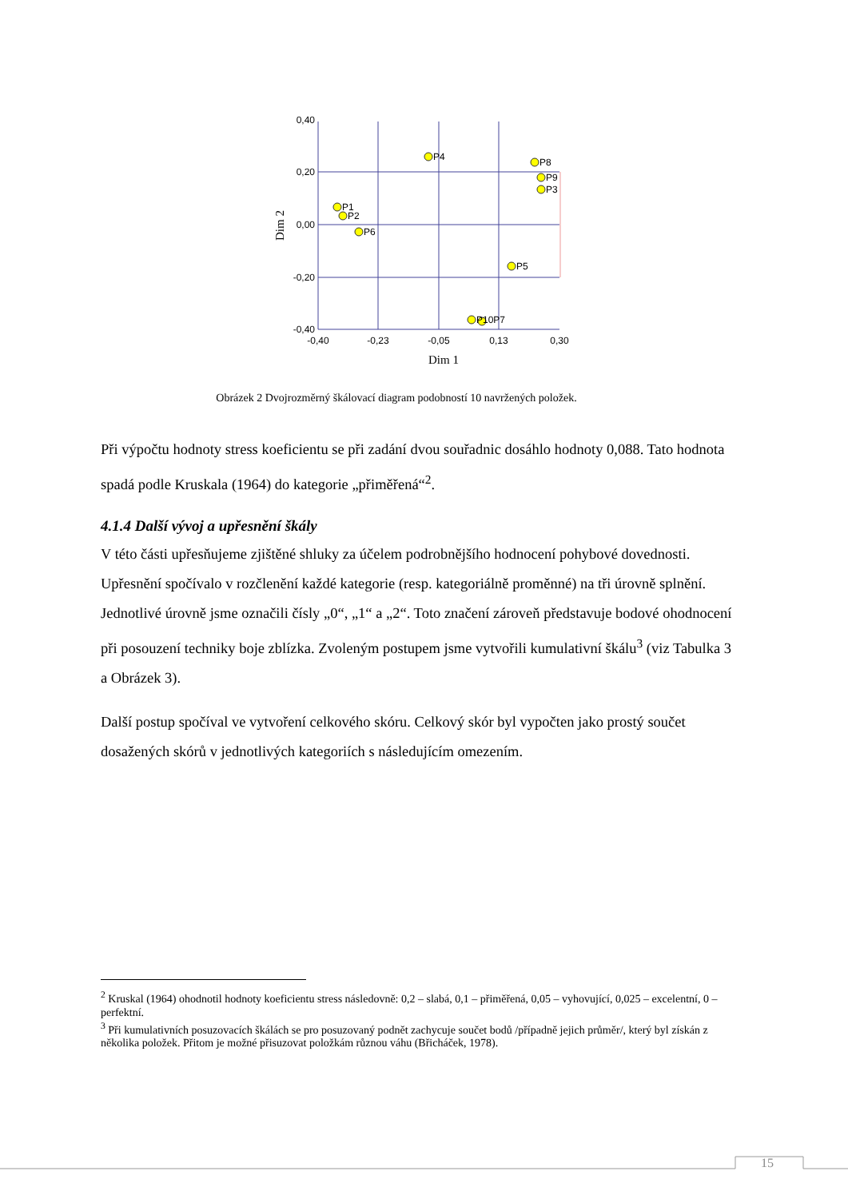0,40
0,20
0,00
-0,20
-0,40
-0,40
-0,23
-0,05
0,13
0,30
Dim 1
Dim 2
P4
P8
P9
P3
P1
P2
P6
P5
P10P7
Obrázek 2 Dvojrozměrný škálovací diagram podobností 10 navržených položek.
Při výpočtu hodnoty stress koeficientu se při zadání dvou souřadnic dosáhlo hodnoty 0,088. Tato hodnota spadá podle Kruskala (1964) do kategorie „přiměřená“<sup>2</sup>.
4.1.4 Další vývoj a upřesnění škály
V této části upřesňujeme zjištěné shluky za účelem podrobnějšího hodnocení pohybové dovednosti. Upřesnění spočívalo v rozčlenění každé kategorie (resp. kategoriálně proměnné) na tři úrovně splnění. Jednotlivé úrovně jsme označili čísly „0“, „1“ a „2“. Toto značení zároveň představuje bodové ohodnocení při posouzení techniky boje zblízka. Zvoleným postupem jsme vytvořili kumulativní škálu<sup>3</sup> (viz Tabulka 3 a Obrázek 3).
Další postup spočíval ve vytvoření celkového skóru. Celkový skór byl vypočten jako prostý součet dosažených skórů v jednotlivých kategoriích s následujícím omezením.
<sup>2</sup> Kruskal (1964) ohodnotil hodnoty koeficientu stress následovně: 0,2 – slabá, 0,1 – přiměřená, 0,05 – vyhovující, 0,025 – excelentní, 0 – perfektní.
<sup>3</sup> Při kumulativních posuzovacích škálách se pro posuzovaný podnět zachycuje součet bodů /případně jejich průměr/, který byl získán z několika položek. Přitom je možné přisuzovat položkám různou váhu (Břicháček, 1978).
15